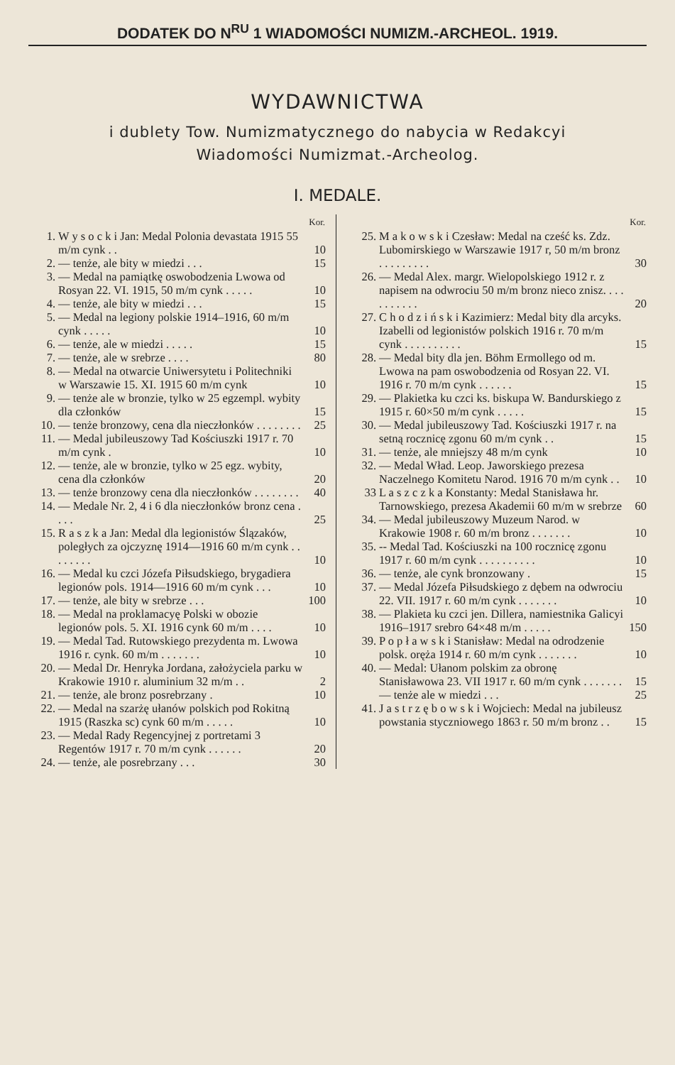DODATEK DO N<sup>RU</sup> 1 WIADOMOŚCI NUMIZM.-ARCHEOL. 1919.
WYDAWNICTWA
i dublety Tow. Numizmatycznego do nabycia w Redakcyi
Wiadomości Numizmat.-Archeolog.
I. MEDALE.
| | | Kor. |
| --- | --- | --- |
| 1. | W y s o c k i Jan: Medal Polonia devastata 1915 55 m/m cynk . . | 10 |
| 2. | — tenże, ale bity w miedzi . . . | 15 |
| 3. | — Medal na pamiątkę oswobodzenia Lwowa od Rosyan 22. VI. 1915, 50 m/m cynk . . . . . | 10 |
| 4. | — tenże, ale bity w miedzi . . . | 15 |
| 5. | — Medal na legiony polskie 1914–1916, 60 m/m cynk . . . . . | 10 |
| 6. | — tenże, ale w miedzi . . . . . | 15 |
| 7. | — tenże, ale w srebrze . . . . | 80 |
| 8. | — Medal na otwarcie Uniwersytetu i Politechniki w Warszawie 15. XI. 1915 60 m/m cynk | 10 |
| 9. | — tenże ale w bronzie, tylko w 25 egzempl. wybity dla członków | 15 |
| 10. | — tenże bronzowy, cena dla nieczłonków . . . . . . . . | 25 |
| 11. | — Medal jubileuszowy Tad Kościuszki 1917 r. 70 m/m cynk . | 10 |
| 12. | — tenże, ale w bronzie, tylko w 25 egz. wybity, cena dla członków | 20 |
| 13. | — tenże bronzowy cena dla nieczłonków . . . . . . . . | 40 |
| 14. | — Medale Nr. 2, 4 i 6 dla nieczłonków bronz cena . . . . | 25 |
| 15. | R a s z k a Jan: Medal dla legionistów Ślązaków, poległych za ojczyznę 1914—1916 60 m/m cynk . . . . . . . . | 10 |
| 16. | — Medal ku czci Józefa Piłsudskiego, brygadiera legionów pols. 1914—1916 60 m/m cynk . . . | 10 |
| 17. | — tenże, ale bity w srebrze . . . | 100 |
| 18. | — Medal na proklamacyę Polski w obozie legionów pols. 5. XI. 1916 cynk 60 m/m . . . . | 10 |
| 19. | — Medal Tad. Rutowskiego prezydenta m. Lwowa 1916 r. cynk. 60 m/m . . . . . . . | 10 |
| 20. | — Medal Dr. Henryka Jordana, założyciela parku w Krakowie 1910 r. aluminium 32 m/m . . | 2 |
| 21. | — tenże, ale bronz posrebrzany . | 10 |
| 22. | — Medal na szarżę ułanów polskich pod Rokitną 1915 (Raszka sc) cynk 60 m/m . . . . . | 10 |
| 23. | — Medal Rady Regencyjnej z portretami 3 Regentów 1917 r. 70 m/m cynk . . . . . . | 20 |
| 24. | — tenże, ale posrebrzany . . . | 30 |
| | | Kor. |
| --- | --- | --- |
| 25. | M a k o w s k i Czesław: Medal na cześć ks. Zdz. Lubomirskiego w Warszawie 1917 r, 50 m/m bronz . . . . . . . . . | 30 |
| 26. | — Medal Alex. margr. Wielopolskiego 1912 r. z napisem na odwrociu 50 m/m bronz nieco znisz. . . . . . . . . . . | 20 |
| 27. | C h o d z i ń s k i Kazimierz: Medal bity dla arcyks. Izabelli od legionistów polskich 1916 r. 70 m/m cynk . . . . . . . . . . | 15 |
| 28. | — Medal bity dla jen. Böhm Ermollego od m. Lwowa na pam oswobodzenia od Rosyan 22. VI. 1916 r. 70 m/m cynk . . . . . . | 15 |
| 29. | — Plakietka ku czci ks. biskupa W. Bandurskiego z 1915 r. 60×50 m/m cynk . . . . . | 15 |
| 30. | — Medal jubileuszowy Tad. Kościuszki 1917 r. na setną rocznicę zgonu 60 m/m cynk . . | 15 |
| 31. | — tenże, ale mniejszy 48 m/m cynk | 10 |
| 32. | — Medal Wład. Leop. Jaworskiego prezesa Naczelnego Komitetu Narod. 1916 70 m/m cynk . . | 10 |
| 33 | L a s z c z k a Konstanty: Medal Stanisława hr. Tarnowskiego, prezesa Akademii 60 m/m w srebrze | 60 |
| 34. | — Medal jubileuszowy Muzeum Narod. w Krakowie 1908 r. 60 m/m bronz . . . . . . . | 10 |
| 35. | -- Medal Tad. Kościuszki na 100 rocznicę zgonu 1917 r. 60 m/m cynk . . . . . . . . . . | 10 |
| 36. | — tenże, ale cynk bronzowany . | 15 |
| 37. | — Medal Józefa Piłsudskiego z dębem na odwrociu 22. VII. 1917 r. 60 m/m cynk . . . . . . . | 10 |
| 38. | — Plakieta ku czci jen. Dillera, namiestnika Galicyi 1916–1917 srebro 64×48 m/m . . . . . | 150 |
| 39. | P o p ł a w s k i Stanisław: Medal na odrodzenie polsk. oręża 1914 r. 60 m/m cynk . . . . . . . | 10 |
| 40. | — Medal: Ułanom polskim za obronę Stanisławowa 23. VII 1917 r. 60 m/m cynk . . . . . . . | 15 |
| | — tenże ale w miedzi . . . | 25 |
| 41. | J a s t r z ę b o w s k i Wojciech: Medal na jubileusz powstania styczniowego 1863 r. 50 m/m bronz . . | 15 |